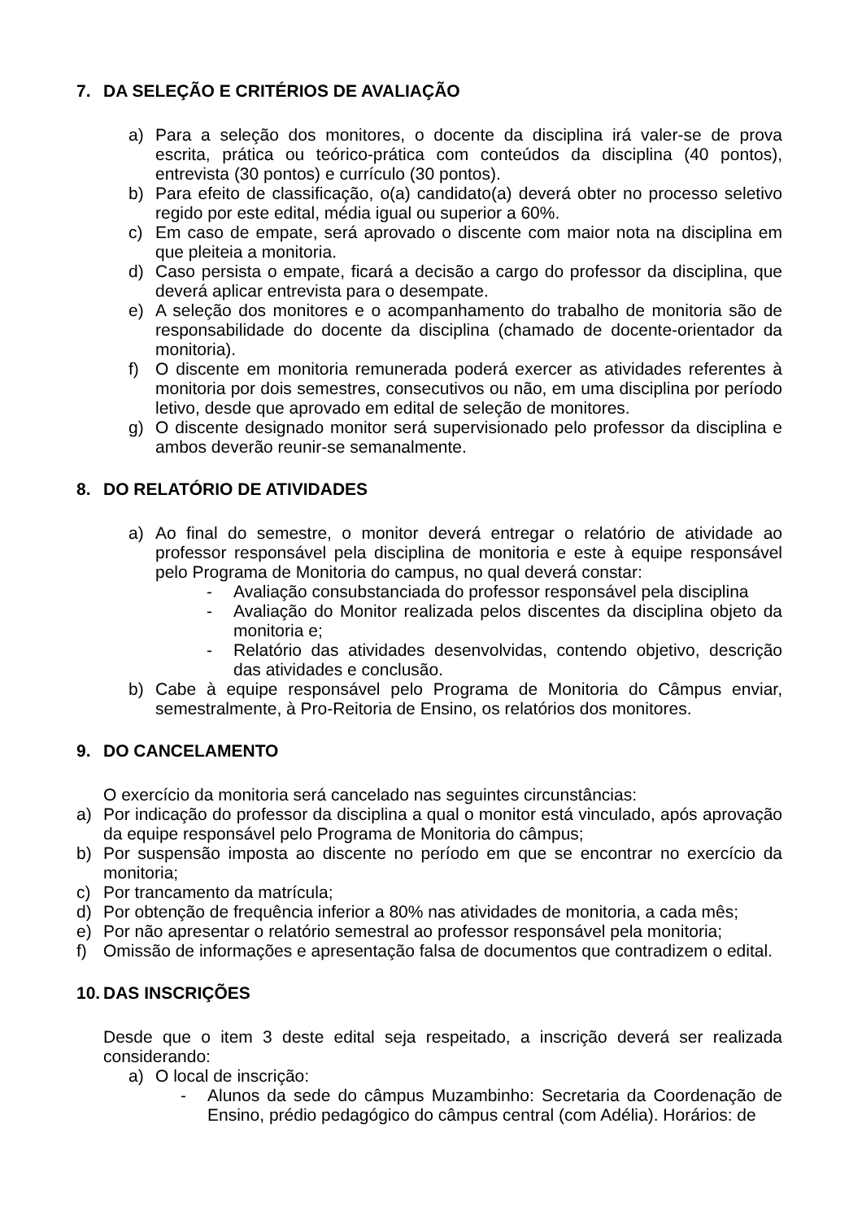7. DA SELEÇÃO E CRITÉRIOS DE AVALIAÇÃO
a) Para a seleção dos monitores, o docente da disciplina irá valer-se de prova escrita, prática ou teórico-prática com conteúdos da disciplina (40 pontos), entrevista (30 pontos) e currículo (30 pontos).
b) Para efeito de classificação, o(a) candidato(a) deverá obter no processo seletivo regido por este edital, média igual ou superior a 60%.
c) Em caso de empate, será aprovado o discente com maior nota na disciplina em que pleiteia a monitoria.
d) Caso persista o empate, ficará a decisão a cargo do professor da disciplina, que deverá aplicar entrevista para o desempate.
e) A seleção dos monitores e o acompanhamento do trabalho de monitoria são de responsabilidade do docente da disciplina (chamado de docente-orientador da monitoria).
f) O discente em monitoria remunerada poderá exercer as atividades referentes à monitoria por dois semestres, consecutivos ou não, em uma disciplina por período letivo, desde que aprovado em edital de seleção de monitores.
g) O discente designado monitor será supervisionado pelo professor da disciplina e ambos deverão reunir-se semanalmente.
8. DO RELATÓRIO DE ATIVIDADES
a) Ao final do semestre, o monitor deverá entregar o relatório de atividade ao professor responsável pela disciplina de monitoria e este à equipe responsável pelo Programa de Monitoria do campus, no qual deverá constar:
- Avaliação consubstanciada do professor responsável pela disciplina
- Avaliação do Monitor realizada pelos discentes da disciplina objeto da monitoria e;
- Relatório das atividades desenvolvidas, contendo objetivo, descrição das atividades e conclusão.
b) Cabe à equipe responsável pelo Programa de Monitoria do Câmpus enviar, semestralmente, à Pro-Reitoria de Ensino, os relatórios dos monitores.
9. DO CANCELAMENTO
O exercício da monitoria será cancelado nas seguintes circunstâncias:
a) Por indicação do professor da disciplina a qual o monitor está vinculado, após aprovação da equipe responsável pelo Programa de Monitoria do câmpus;
b) Por suspensão imposta ao discente no período em que se encontrar no exercício da monitoria;
c) Por trancamento da matrícula;
d) Por obtenção de frequência inferior a 80% nas atividades de monitoria, a cada mês;
e) Por não apresentar o relatório semestral ao professor responsável pela monitoria;
f) Omissão de informações e apresentação falsa de documentos que contradizem o edital.
10. DAS INSCRIÇÕES
Desde que o item 3 deste edital seja respeitado, a inscrição deverá ser realizada considerando:
a) O local de inscrição:
- Alunos da sede do câmpus Muzambinho: Secretaria da Coordenação de Ensino, prédio pedagógico do câmpus central (com Adélia). Horários: de